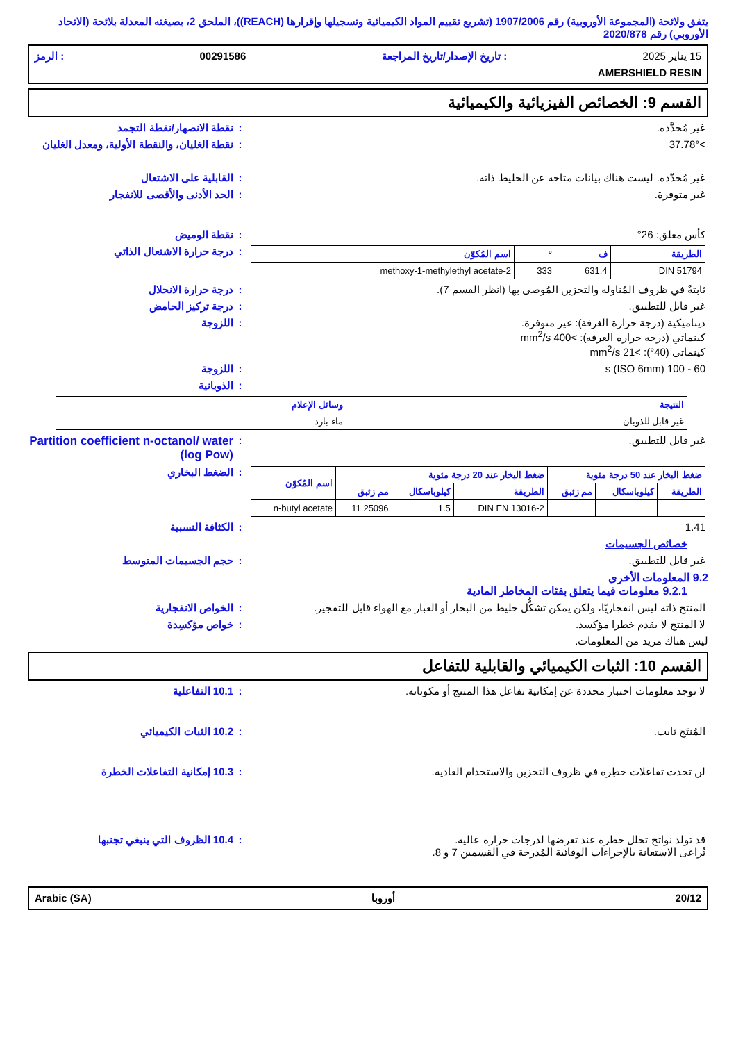يتفق ولائحة (المجموعة الأوروبية) رقم 1907/2006 (تشريع تقييم المواد الكيميائية وتسجيلها وإقرارها (REACH))، الملحق 2، بصيغته المعدلة بلائحة (الاتحاد الأوروبي) رقم 2020/878
15 يناير 2025: تاريخ الإصدار/تاريخ المراجعة 00291586: الرمز
AMERSHIELD RESIN
القسم 9: الخصائص الفيزيائية والكيميائية
غير مُحدَّدة. : نقطة الانصهار/نقطة التجمد
>37.78° : نقطة الغليان، والنقطة الأولية، ومعدل الغليان
غير مُحدّدة. ليست هناك بيانات متاحة عن الخليط ذاته. : القابلية على الاشتعال
غير متوفرة. : الحد الأدنى والأقصى للانفجار
كأس مغلق: 26° : نقطة الوميض
| الطريقة | ف | ° | اسم المُكوّن |
| --- | --- | --- | --- |
| DIN 51794 | 631.4 | 333 | 2-methoxy-1-methylethyl acetate |
: درجة حرارة الاشتعال الذاتي
ثابتةٌ في ظروف المُناولة والتخزين المُوصى بها (انظر القسم 7). : درجة حرارة الانحلال
غير قابل للتطبيق. : درجة تركيز الحامض
ديناميكية (درجة حرارة الغرفة): غير متوفرة.
كينماتي (درجة حرارة الغرفة): >400 mm<sup>2</sup>/s
كينماتي (40°): >21 mm<sup>2</sup>/s
: اللزوجة
60 - 100 s (ISO 6mm) : اللزوجة
: الذوبانية
| النتيجة | وسائل الإعلام |
| --- | --- |
| غير قابل للذوبان | ماء بارد |
غير قابل للتطبيق. : Partition coefficient n-octanol/ water (log Pow)
| ضغط البخار عند 50 درجة مئوية | | | ضغط البخار عند 20 درجة مئوية | | | اسم المُكوّن |
| --- | --- | --- | --- | --- | --- | --- |
| الطريقة | كيلوباسكال | مم زئبق | الطريقة | كيلوباسكال | مم زئبق | |
| | | | DIN EN 13016-2 | 1.5 | 11.25096 | n-butyl acetate |
: الضغط البخاري
1.41 : الكثافة النسبية
خصائص الجسيمات
غير قابل للتطبيق. : حجم الجسيمات المتوسط
9.2 المعلومات الأخرى
9.2.1 معلومات فيما يتعلق بفئات المخاطر المادية
المنتج ذاته ليس انفجاريًا، ولكن يمكن تشكُّل خليط من البخار أو الغبار مع الهواء قابل للتفجير.
: الخواص الانفجارية
لا المنتج لا يقدم خطرا مؤكسد. : خواص مؤكسِدة
ليس هناك مزيد من المعلومات.
القسم 10: الثبات الكيميائي والقابلية للتفاعل
لا توجد معلومات اختبار محددة عن إمكانية تفاعل هذا المنتج أو مكوناته. : 10.1 التفاعلية
المُنتَج ثابت. : 10.2 الثبات الكيميائي
لن تحدث تفاعلات خطِرة في ظروف التخزين والاستخدام العادية. : 10.3 إمكانية التفاعلات الخطرة
قد تولد نواتج تحلل خطرة عند تعرضها لدرجات حرارة عالية.
تُراعى الاستعانة بالإجراءات الوقائية المُدرجة في القسمين 7 و 8.
: 10.4 الظروف التي ينبغي تجنبها
20/12 أوروبا Arabic (SA)